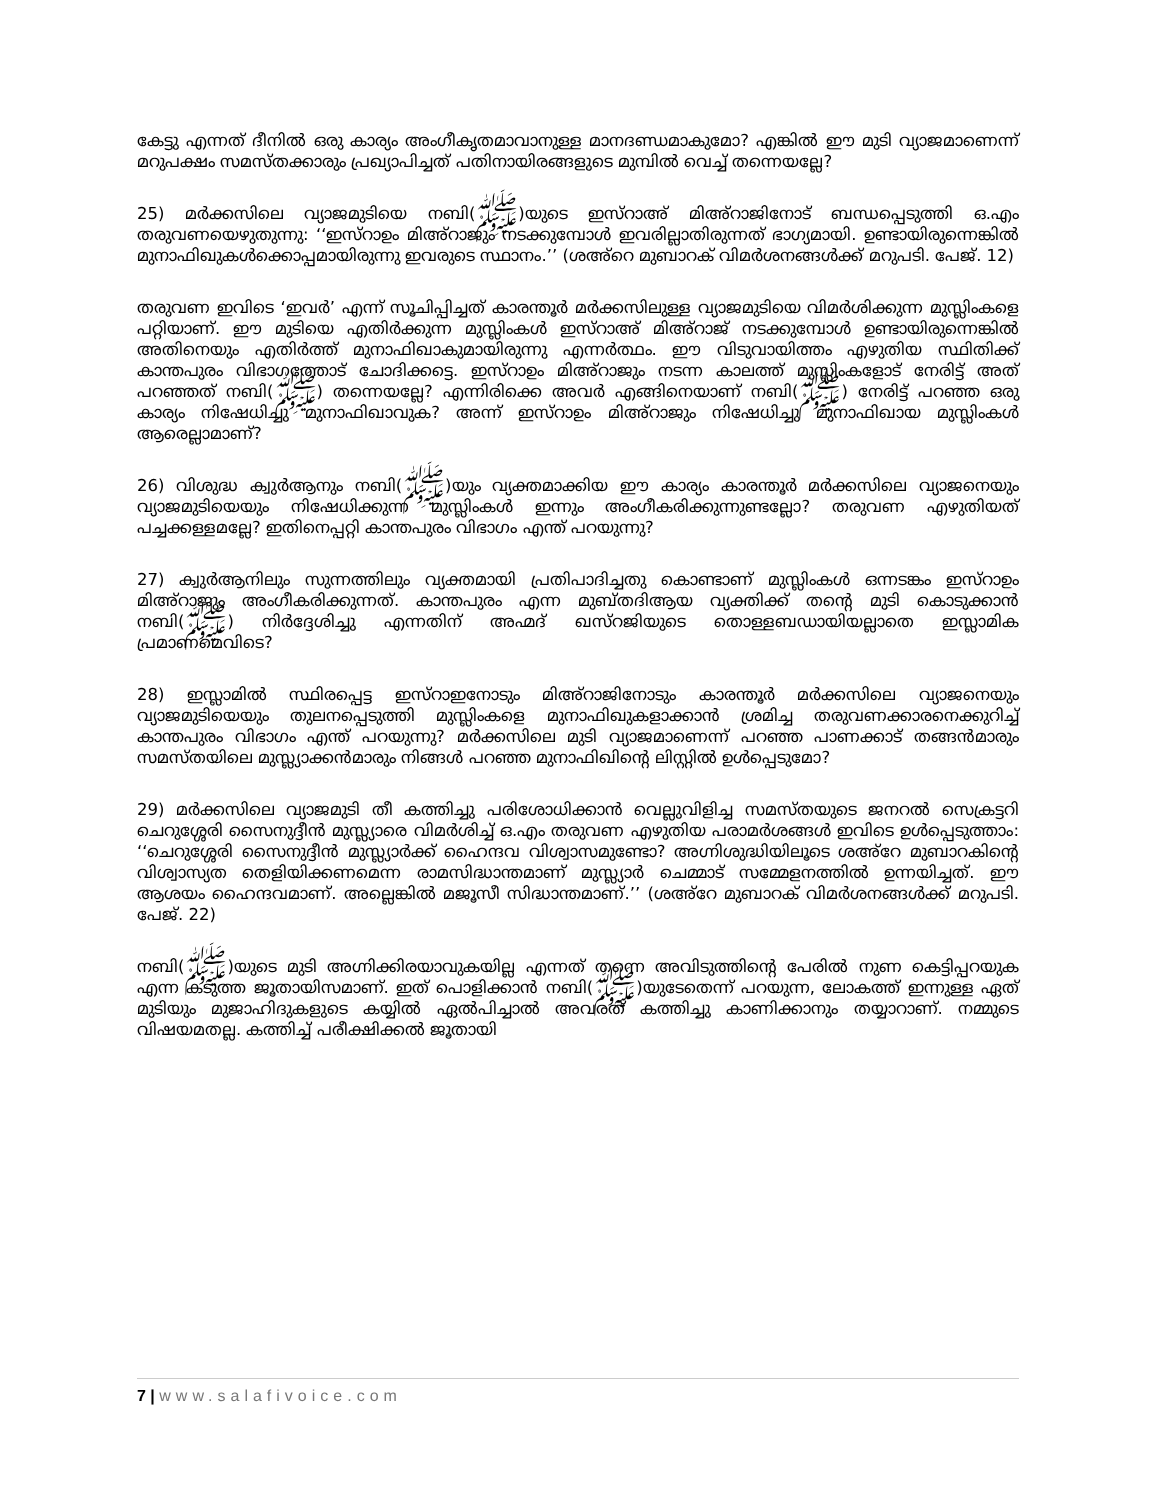കേട്ടു എന്നത് ദീനിൽ ഒരു കാര്യം അംഗീകൃതമാവാനുള്ള മാനദണ്ഡമാകുമോ? എങ്കിൽ ഈ മുടി വ്യാജമാണെന്ന് മറുപക്ഷം സമസ്തക്കാരും പ്രഖ്യാപിച്ചത് പതിനായിരങ്ങളുടെ മുമ്പിൽ വെച്ച് തന്നെയല്ലേ?
25) മർക്കസിലെ വ്യാജമുടിയെ നബി(ﷺ)യുടെ ഇസ്റാഅ് മിഅ്റാജിനോട് ബന്ധപ്പെടുത്തി ഒ.എം തരുവണയെഴുതുന്നു: ‘‘ഇസ്റാഉം മിഅ്റാജും നടക്കുമ്പോൾ ഇവരില്ലാതിരുന്നത് ഭാഗ്യമായി. ഉണ്ടായിരുന്നെങ്കിൽ മുനാഫിഖുകൾക്കൊപ്പമായിരുന്നു ഇവരുടെ സ്ഥാനം.’’ (ശഅ്റെ മുബാറക് വിമർശനങ്ങൾക്ക് മറുപടി. പേജ്. 12)
തരുവണ ഇവിടെ ‘ഇവർ’ എന്ന് സൂചിപ്പിച്ചത് കാരന്തൂർ മർക്കസിലുള്ള വ്യാജമുടിയെ വിമർശിക്കുന്ന മുസ്ലിംകളെ പറ്റിയാണ്. ഈ മുടിയെ എതിർക്കുന്ന മുസ്ലിംകൾ ഇസ്റാഅ് മിഅ്റാജ് നടക്കുമ്പോൾ ഉണ്ടായിരുന്നെങ്കിൽ അതിനെയും എതിർത്ത് മുനാഫിഖാകുമായിരുന്നു എന്നർത്ഥം. ഈ വിടുവായിത്തം എഴുതിയ സ്ഥിതിക്ക് കാന്തപുരം വിഭാഗത്തോട് ചോദിക്കട്ടെ. ഇസ്റാഉം മിഅ്റാജും നടന്ന കാലത്ത് മുസ്ലിംകളോട് നേരിട്ട് അത് പറഞ്ഞത് നബി(ﷺ) തന്നെയല്ലേ? എന്നിരിക്കെ അവർ എങ്ങിനെയാണ് നബി(ﷺ) നേരിട്ട് പറഞ്ഞ ഒരു കാര്യം നിഷേധിച്ചു മുനാഫിഖാവുക? അന്ന് ഇസ്റാഉം മിഅ്റാജും നിഷേധിച്ചു മുനാഫിഖായ മുസ്ലിംകൾ ആരെല്ലാമാണ്?
26) വിശുദ്ധ ക്വുർആനും നബി(ﷺ)യും വ്യക്തമാക്കിയ ഈ കാര്യം കാരന്തൂർ മർക്കസിലെ വ്യാജനെയും വ്യാജമുടിയെയും നിഷേധിക്കുന്ന മുസ്ലിംകൾ ഇന്നും അംഗീകരിക്കുന്നുണ്ടല്ലോ? തരുവണ എഴുതിയത് പച്ചക്കള്ളമല്ലേ? ഇതിനെപ്പറ്റി കാന്തപുരം വിഭാഗം എന്ത് പറയുന്നു?
27) ക്വുർആനിലും സുന്നത്തിലും വ്യക്തമായി പ്രതിപാദിച്ചതു കൊണ്ടാണ് മുസ്ലിംകൾ ഒന്നടങ്കം ഇസ്റാഉം മിഅ്റാജും അംഗീകരിക്കുന്നത്. കാന്തപുരം എന്ന മുബ്തദിആയ വ്യക്തിക്ക് തന്റെ മുടി കൊടുക്കാൻ നബി(ﷺ) നിർദ്ദേശിച്ചു എന്നതിന് അഹ്മദ് ഖസ്റജിയുടെ തൊള്ളബഡായിയല്ലാതെ ഇസ്ലാമിക പ്രമാണമെവിടെ?
28) ഇസ്ലാമിൽ സ്ഥിരപ്പെട്ട ഇസ്റാഇനോടും മിഅ്റാജിനോടും കാരന്തൂർ മർക്കസിലെ വ്യാജനെയും വ്യാജമുടിയെയും തുലനപ്പെടുത്തി മുസ്ലിംകളെ മുനാഫിഖുകളാക്കാൻ ശ്രമിച്ച തരുവണക്കാരനെക്കുറിച്ച് കാന്തപുരം വിഭാഗം എന്ത് പറയുന്നു? മർക്കസിലെ മുടി വ്യാജമാണെന്ന് പറഞ്ഞ പാണക്കാട് തങ്ങൻമാരും സമസ്തയിലെ മുസ്ല്യാക്കൻമാരും നിങ്ങൾ പറഞ്ഞ മുനാഫിഖിന്റെ ലിസ്റ്റിൽ ഉൾപ്പെടുമോ?
29) മർക്കസിലെ വ്യാജമുടി തീ കത്തിച്ചു പരിശോധിക്കാൻ വെല്ലുവിളിച്ച സമസ്തയുടെ ജനറൽ സെക്രട്ടറി ചെറുശ്ശേരി സൈനുദ്ദീൻ മുസ്ല്യാരെ വിമർശിച്ച് ഒ.എം തരുവണ എഴുതിയ പരാമർശങ്ങൾ ഇവിടെ ഉൾപ്പെടുത്താം: ‘‘ചെറുശ്ശേരി സൈനുദ്ദീൻ മുസ്ല്യാർക്ക് ഹൈന്ദവ വിശ്വാസമുണ്ടോ? അഗ്നിശുദ്ധിയിലൂടെ ശഅ്റേ മുബാറകിന്റെ വിശ്വാസ്യത തെളിയിക്കണമെന്ന രാമസിദ്ധാന്തമാണ് മുസ്ല്യാർ ചെമ്മാട് സമ്മേളനത്തിൽ ഉന്നയിച്ചത്. ഈ ആശയം ഹൈന്ദവമാണ്. അല്ലെങ്കിൽ മജൂസീ സിദ്ധാന്തമാണ്.’’ (ശഅ്റേ മുബാറക് വിമർശനങ്ങൾക്ക് മറുപടി. പേജ്. 22)
നബി(ﷺ)യുടെ മുടി അഗ്നിക്കിരയാവുകയില്ല എന്നത് തന്നെ അവിടുത്തിന്റെ പേരിൽ നുണ കെട്ടിപ്പറയുക എന്ന കടുത്ത ജൂതായിസമാണ്. ഇത് പൊളിക്കാൻ നബി(ﷺ)യുടേതെന്ന് പറയുന്ന, ലോകത്ത് ഇന്നുള്ള ഏത് മുടിയും മുജാഹിദുകളുടെ കയ്യിൽ ഏൽപിച്ചാൽ അവരത് കത്തിച്ചു കാണിക്കാനും തയ്യാറാണ്. നമ്മുടെ വിഷയമതല്ല. കത്തിച്ച് പരീക്ഷിക്കൽ ജൂതായി
7 | www.salafivoice.com